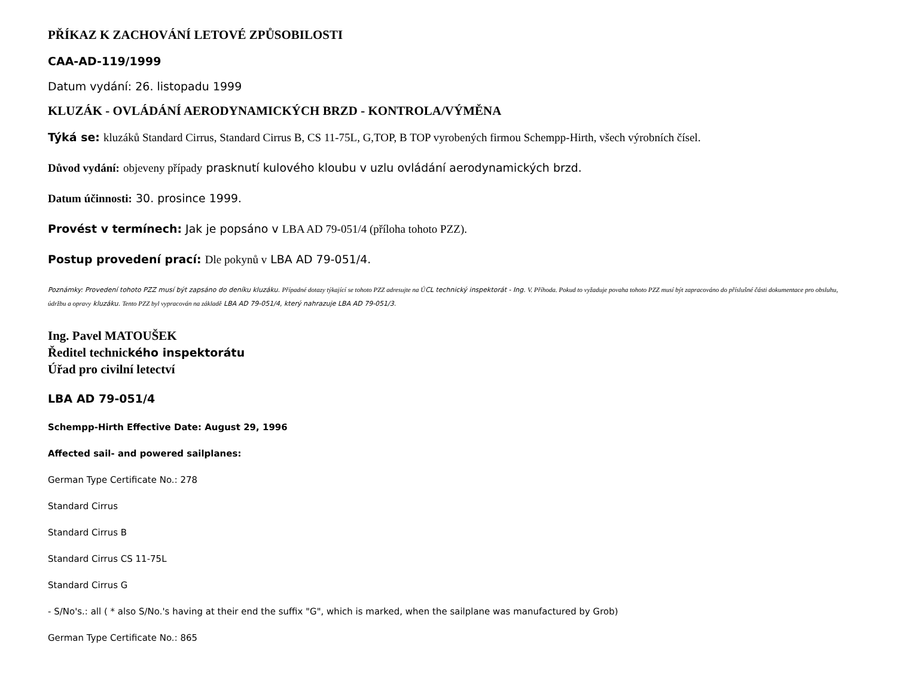PŘÍKAZ K ZACHOVÁNÍ LETOVÉ ZPŮSOBILOSTI
CAA-AD-119/1999
Datum vydání: 26. listopadu 1999
KLUZÁK - OVLÁDÁNÍ AERODYNAMICKÝCH BRZD - KONTROLA/VÝMĚNA
Týká se: kluzáků Standard Cirrus, Standard Cirrus B, CS 11-75L, G,TOP, B TOP vyrobených firmou Schempp-Hirth, všech výrobních čísel.
Důvod vydání: objeveny případy prasknutí kulového kloubu v uzlu ovládání aerodynamických brzd.
Datum účinnosti: 30. prosince 1999.
Provést v termínech: Jak je popsáno v LBA AD 79-051/4 (příloha tohoto PZZ).
Postup provedení prací: Dle pokynů v LBA AD 79-051/4.
Poznámky: Provedení tohoto PZZ musí být zapsáno do deníku kluzáku. Případné dotazy týkající se tohoto PZZ adresujte na ÚCL technický inspektorát - Ing. V. Příhoda. Pokud to vyžaduje povaha tohoto PZZ musí být zapracováno do příslušné části dokumentace pro obsluhu, údržbu a opravy kluzáku. Tento PZZ byl vypracován na základě LBA AD 79-051/4, který nahrazuje LBA AD 79-051/3.
Ing. Pavel MATOUŠEK
Ředitel technického inspektorátu
Úřad pro civilní letectví
LBA AD 79-051/4
Schempp-Hirth Effective Date: August 29, 1996
Affected sail- and powered sailplanes:
German Type Certificate No.: 278
Standard Cirrus
Standard Cirrus B
Standard Cirrus CS 11-75L
Standard Cirrus G
- S/No's.: all ( * also S/No.'s having at their end the suffix "G", which is marked, when the sailplane was manufactured by Grob)
German Type Certificate No.: 865